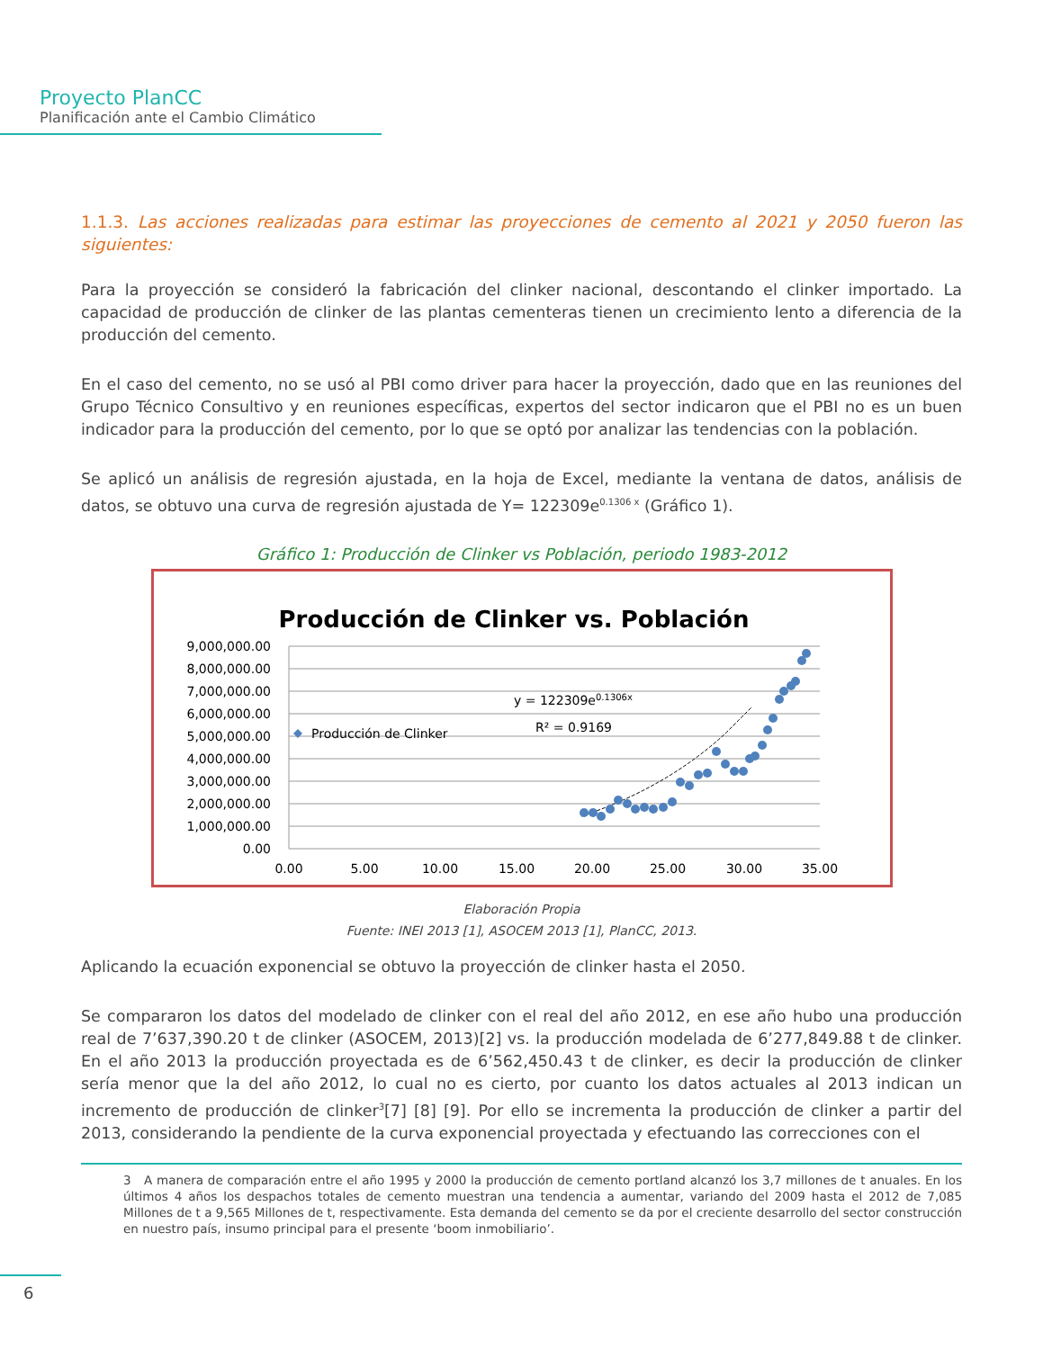Proyecto PlanCC
Planificación ante el Cambio Climático
1.1.3. Las acciones realizadas para estimar las proyecciones de cemento al 2021 y 2050 fueron las siguientes:
Para la proyección se consideró la fabricación del clinker nacional, descontando el clinker importado. La capacidad de producción de clinker de las plantas cementeras tienen un crecimiento lento a diferencia de la producción del cemento.
En el caso del cemento, no se usó al PBI como driver para hacer la proyección, dado que en las reuniones del Grupo Técnico Consultivo y en reuniones específicas, expertos del sector indicaron que el PBI no es un buen indicador para la producción del cemento, por lo que se optó por analizar las tendencias con la población.
Se aplicó un análisis de regresión ajustada, en la hoja de Excel, mediante la ventana de datos, análisis de datos, se obtuvo una curva de regresión ajustada de Y= 122309e<sup>0.1306 x</sup> (Gráfico 1).
Gráfico 1: Producción de Clinker vs Población, periodo 1983-2012
Producción de Clinker vs. Población
9,000,000.00
8,000,000.00
7,000,000.00
6,000,000.00
5,000,000.00
4,000,000.00
3,000,000.00
2,000,000.00
1,000,000.00
0.00
0.00
5.00
10.00
15.00
20.00
25.00
30.00
35.00
Producción de Clinker
y = 122309e0.1306x
R² = 0.9169
Elaboración Propia
Fuente: INEI 2013 [1], ASOCEM 2013 [1], PlanCC, 2013.
Aplicando la ecuación exponencial se obtuvo la proyección de clinker hasta el 2050.
Se compararon los datos del modelado de clinker con el real del año 2012, en ese año hubo una producción real de 7’637,390.20 t de clinker (ASOCEM, 2013)[2] vs. la producción modelada de 6’277,849.88 t de clinker. En el año 2013 la producción proyectada es de 6’562,450.43 t de clinker, es decir la producción de clinker sería menor que la del año 2012, lo cual no es cierto, por cuanto los datos actuales al 2013 indican un incremento de producción de clinker<sup>3</sup>[7] [8] [9]. Por ello se incrementa la producción de clinker a partir del 2013, considerando la pendiente de la curva exponencial proyectada y efectuando las correcciones con el
3 A manera de comparación entre el año 1995 y 2000 la producción de cemento portland alcanzó los 3,7 millones de t anuales. En los últimos 4 años los despachos totales de cemento muestran una tendencia a aumentar, variando del 2009 hasta el 2012 de 7,085 Millones de t a 9,565 Millones de t, respectivamente. Esta demanda del cemento se da por el creciente desarrollo del sector construcción en nuestro país, insumo principal para el presente ‘boom inmobiliario’.
6